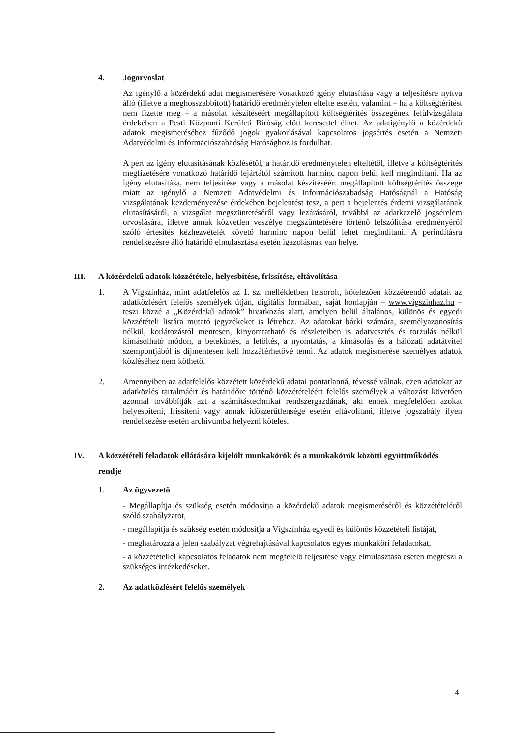4. Jogorvoslat
Az igénylő a közérdekű adat megismerésére vonatkozó igény elutasítása vagy a teljesítésre nyitva álló (illetve a meghosszabbított) határidő eredménytelen eltelte esetén, valamint – ha a költségtérítést nem fizette meg – a másolat készítéséért megállapított költségtérítés összegének felülvizsgálata érdekében a Pesti Központi Kerületi Bíróság előtt keresettel élhet. Az adatigénylő a közérdekű adatok megismeréséhez fűződő jogok gyakorlásával kapcsolatos jogsértés esetén a Nemzeti Adatvédelmi és Információszabadság Hatósághoz is fordulhat.
A pert az igény elutasításának közlésétől, a határidő eredménytelen elteltétől, illetve a költségtérítés megfizetésére vonatkozó határidő lejártától számított harminc napon belül kell megindítani. Ha az igény elutasítása, nem teljesítése vagy a másolat készítéséért megállapított költségtérítés összege miatt az igénylő a Nemzeti Adatvédelmi és Információszabadság Hatóságnál a Hatóság vizsgálatának kezdeményezése érdekében bejelentést tesz, a pert a bejelentés érdemi vizsgálatának elutasításáról, a vizsgálat megszüntetéséről vagy lezárásáról, továbbá az adatkezelő jogsérelem orvoslására, illetve annak közvetlen veszélye megszüntetésére történő felszólítása eredményéről szóló értesítés kézhezvételét követő harminc napon belül lehet megindítani. A perindításra rendelkezésre álló határidő elmulasztása esetén igazolásnak van helye.
III. A közérdekű adatok közzététele, helyesbítése, frissítése, eltávolítása
1. A Vígszínház, mint adatfelelős az 1. sz. mellékletben felsorolt, kötelezően közzéteendő adatait az adatközlésért felelős személyek útján, digitális formában, saját honlapján – www.vigszinhaz.hu – teszi közzé a „Közérdekű adatok” hivatkozás alatt, amelyen belül általános, különös és egyedi közzétételi listára mutató jegyzékeket is létrehoz. Az adatokat bárki számára, személyazonosítás nélkül, korlátozástól mentesen, kinyomtatható és részleteiben is adatvesztés és torzulás nélkül kimásolható módon, a betekintés, a letöltés, a nyomtatás, a kimásolás és a hálózati adatátvitel szempontjából is díjmentesen kell hozzáférhetővé tenni. Az adatok megismerése személyes adatok közléséhez nem köthető.
2. Amennyiben az adatfelelős közzétett közérdekű adatai pontatlanná, tévessé válnak, ezen adatokat az adatközlés tartalmáért és határidőre történő közzétételéért felelős személyek a változást követően azonnal továbbítják azt a számítástechnikai rendszergazdának, aki ennek megfelelően azokat helyesbíteni, frissíteni vagy annak időszerűtlensége esetén eltávolítani, illetve jogszabály ilyen rendelkezése esetén archívumba helyezni köteles.
IV. A közzétételi feladatok ellátására kijelölt munkakörök és a munkakörök közötti együttműködés rendje
1. Az ügyvezető
- Megállapítja és szükség esetén módosítja a közérdekű adatok megismeréséről és közzétételéről szóló szabályzatot,
- megállapítja és szükség esetén módosítja a Vígszínház egyedi és különös közzétételi listáját,
- meghatározza a jelen szabályzat végrehajtásával kapcsolatos egyes munkaköri feladatokat,
- a közzététellel kapcsolatos feladatok nem megfelelő teljesítése vagy elmulasztása esetén megteszi a szükséges intézkedéseket.
2. Az adatközlésért felelős személyek
4